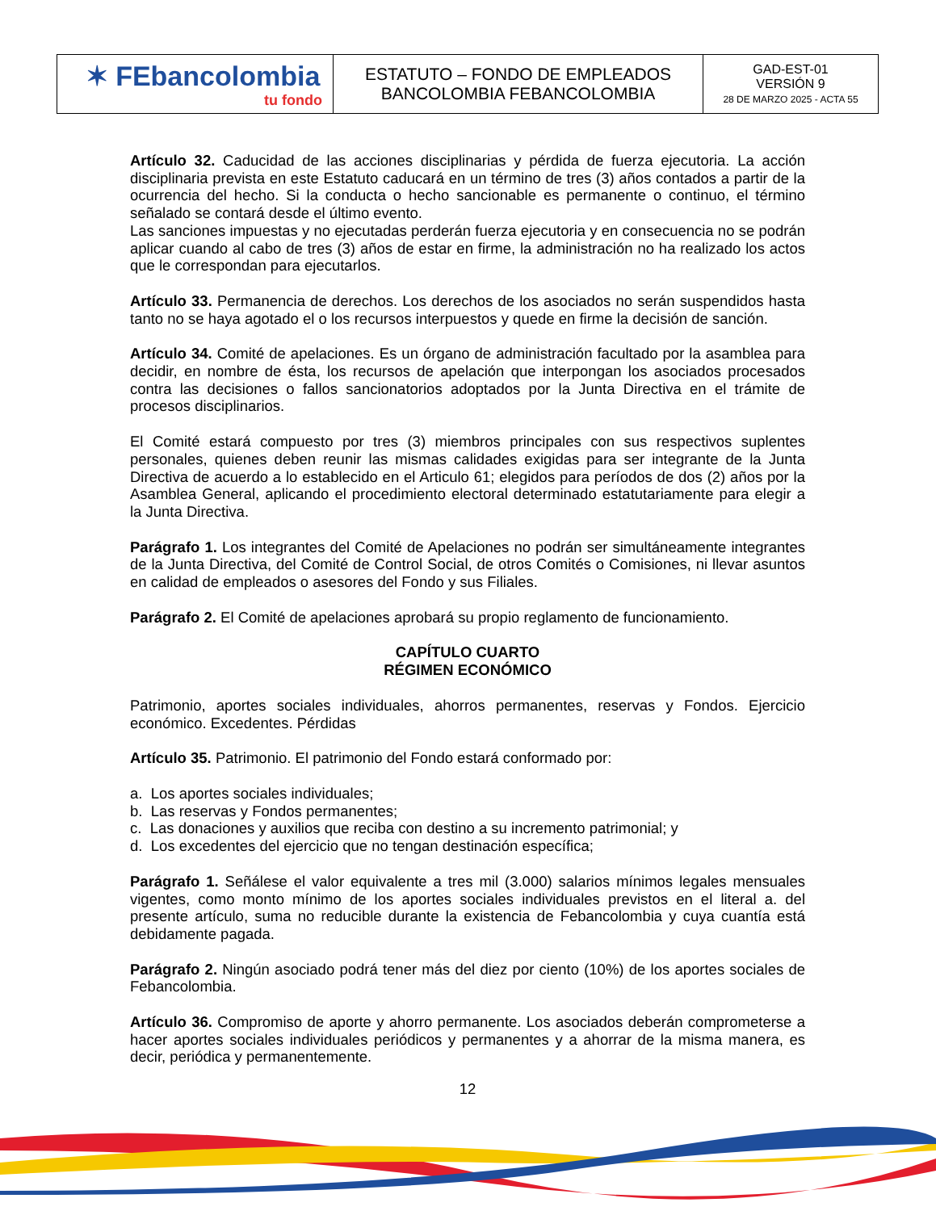| ✶ FEbancolombia tu fondo | ESTATUTO – FONDO DE EMPLEADOS BANCOLOMBIA FEBANCOLOMBIA | GAD-EST-01 VERSIÓN 9 28 DE MARZO 2025 - ACTA 55 |
Artículo 32. Caducidad de las acciones disciplinarias y pérdida de fuerza ejecutoria. La acción disciplinaria prevista en este Estatuto caducará en un término de tres (3) años contados a partir de la ocurrencia del hecho. Si la conducta o hecho sancionable es permanente o continuo, el término señalado se contará desde el último evento.
Las sanciones impuestas y no ejecutadas perderán fuerza ejecutoria y en consecuencia no se podrán aplicar cuando al cabo de tres (3) años de estar en firme, la administración no ha realizado los actos que le correspondan para ejecutarlos.
Artículo 33. Permanencia de derechos. Los derechos de los asociados no serán suspendidos hasta tanto no se haya agotado el o los recursos interpuestos y quede en firme la decisión de sanción.
Artículo 34. Comité de apelaciones. Es un órgano de administración facultado por la asamblea para decidir, en nombre de ésta, los recursos de apelación que interpongan los asociados procesados contra las decisiones o fallos sancionatorios adoptados por la Junta Directiva en el trámite de procesos disciplinarios.
El Comité estará compuesto por tres (3) miembros principales con sus respectivos suplentes personales, quienes deben reunir las mismas calidades exigidas para ser integrante de la Junta Directiva de acuerdo a lo establecido en el Articulo 61; elegidos para períodos de dos (2) años por la Asamblea General, aplicando el procedimiento electoral determinado estatutariamente para elegir a la Junta Directiva.
Parágrafo 1. Los integrantes del Comité de Apelaciones no podrán ser simultáneamente integrantes de la Junta Directiva, del Comité de Control Social, de otros Comités o Comisiones, ni llevar asuntos en calidad de empleados o asesores del Fondo y sus Filiales.
Parágrafo 2. El Comité de apelaciones aprobará su propio reglamento de funcionamiento.
CAPÍTULO CUARTO
RÉGIMEN ECONÓMICO
Patrimonio, aportes sociales individuales, ahorros permanentes, reservas y Fondos. Ejercicio económico. Excedentes. Pérdidas
Artículo 35. Patrimonio. El patrimonio del Fondo estará conformado por:
a. Los aportes sociales individuales;
b. Las reservas y Fondos permanentes;
c. Las donaciones y auxilios que reciba con destino a su incremento patrimonial; y
d. Los excedentes del ejercicio que no tengan destinación específica;
Parágrafo 1. Señálese el valor equivalente a tres mil (3.000) salarios mínimos legales mensuales vigentes, como monto mínimo de los aportes sociales individuales previstos en el literal a. del presente artículo, suma no reducible durante la existencia de Febancolombia y cuya cuantía está debidamente pagada.
Parágrafo 2. Ningún asociado podrá tener más del diez por ciento (10%) de los aportes sociales de Febancolombia.
Artículo 36. Compromiso de aporte y ahorro permanente. Los asociados deberán comprometerse a hacer aportes sociales individuales periódicos y permanentes y a ahorrar de la misma manera, es decir, periódica y permanentemente.
12